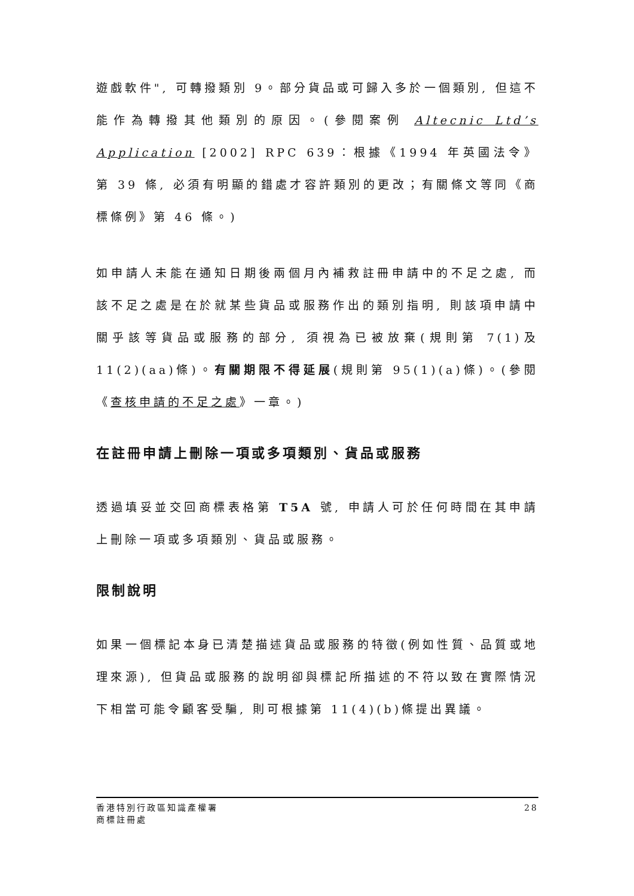遊戲軟件", 可轉撥類別 9。部分貨品或可歸入多於一個類別, 但這不能作為轉撥其他類別的原因。(參閱案例 Altecnic Ltd’s Application [2002] RPC 639：根據《1994 年英國法令》第 39 條, 必須有明顯的錯處才容許類別的更改；有關條文等同《商標條例》第 46 條。)
如申請人未能在通知日期後兩個月內補救註冊申請中的不足之處, 而該不足之處是在於就某些貨品或服務作出的類別指明, 則該項申請中關乎該等貨品或服務的部分, 須視為已被放棄(規則第 7(1)及 11(2)(aa)條)。有關期限不得延展(規則第 95(1)(a)條)。(參閱《查核申請的不足之處》一章。)
在註冊申請上刪除一項或多項類別、貨品或服務
透過填妥並交回商標表格第 T5A 號, 申請人可於任何時間在其申請上刪除一項或多項類別、貨品或服務。
限制說明
如果一個標記本身已清楚描述貨品或服務的特徵(例如性質、品質或地理來源), 但貨品或服務的說明卻與標記所描述的不符以致在實際情況下相當可能令顧客受騙, 則可根據第 11(4)(b)條提出異議。
香港特別行政區知識產權署
商標註冊處
28